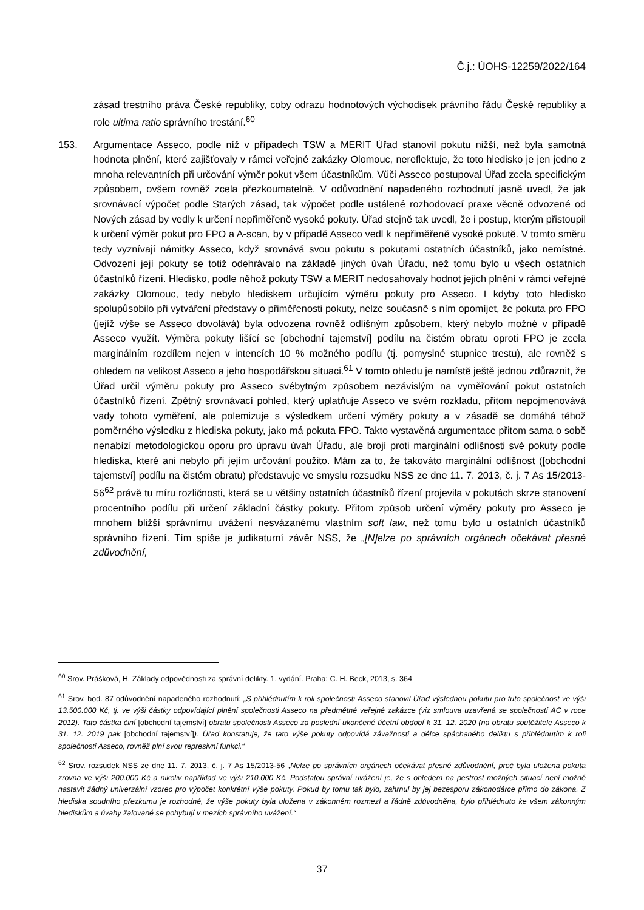Č.j.: ÚOHS-12259/2022/164
zásad trestního práva České republiky, coby odrazu hodnotových východisek právního řádu České republiky a role ultima ratio správního trestání.<sup>60</sup>
153. Argumentace Asseco, podle níž v případech TSW a MERIT Úřad stanovil pokutu nižší, než byla samotná hodnota plnění, které zajišťovaly v rámci veřejné zakázky Olomouc, nereflektuje, že toto hledisko je jen jedno z mnoha relevantních při určování výměr pokut všem účastníkům. Vůči Asseco postupoval Úřad zcela specifickým způsobem, ovšem rovněž zcela přezkoumatelně. V odůvodnění napadeného rozhodnutí jasně uvedl, že jak srovnávací výpočet podle Starých zásad, tak výpočet podle ustálené rozhodovací praxe věcně odvozené od Nových zásad by vedly k určení nepřiměřeně vysoké pokuty. Úřad stejně tak uvedl, že i postup, kterým přistoupil k určení výměr pokut pro FPO a A-scan, by v případě Asseco vedl k nepřiměřeně vysoké pokutě. V tomto směru tedy vyznívají námitky Asseco, když srovnává svou pokutu s pokutami ostatních účastníků, jako nemístné. Odvození její pokuty se totiž odehrávalo na základě jiných úvah Úřadu, než tomu bylo u všech ostatních účastníků řízení. Hledisko, podle něhož pokuty TSW a MERIT nedosahovaly hodnot jejich plnění v rámci veřejné zakázky Olomouc, tedy nebylo hlediskem určujícím výměru pokuty pro Asseco. I kdyby toto hledisko spolupůsobilo při vytváření představy o přiměřenosti pokuty, nelze současně s ním opomíjet, že pokuta pro FPO (jejíž výše se Asseco dovolává) byla odvozena rovněž odlišným způsobem, který nebylo možné v případě Asseco využít. Výměra pokuty lišící se [obchodní tajemství] podílu na čistém obratu oproti FPO je zcela marginálním rozdílem nejen v intencích 10 % možného podílu (tj. pomyslné stupnice trestu), ale rovněž s ohledem na velikost Asseco a jeho hospodářskou situaci.<sup>61</sup> V tomto ohledu je namístě ještě jednou zdůraznit, že Úřad určil výměru pokuty pro Asseco svébytným způsobem nezávislým na vyměřování pokut ostatních účastníků řízení. Zpětný srovnávací pohled, který uplatňuje Asseco ve svém rozkladu, přitom nepojmenovává vady tohoto vyměření, ale polemizuje s výsledkem určení výměry pokuty a v zásadě se domáhá téhož poměrného výsledku z hlediska pokuty, jako má pokuta FPO. Takto vystavěná argumentace přitom sama o sobě nenabízí metodologickou oporu pro úpravu úvah Úřadu, ale brojí proti marginální odlišnosti své pokuty podle hlediska, které ani nebylo při jejím určování použito. Mám za to, že takováto marginální odlišnost ([obchodní tajemství] podílu na čistém obratu) představuje ve smyslu rozsudku NSS ze dne 11. 7. 2013, č. j. 7 As 15/2013-56<sup>62</sup> právě tu míru rozličnosti, která se u většiny ostatních účastníků řízení projevila v pokutách skrze stanovení procentního podílu při určení základní částky pokuty. Přitom způsob určení výměry pokuty pro Asseco je mnohem bližší správnímu uvážení nesvázanému vlastním soft law, než tomu bylo u ostatních účastníků správního řízení. Tím spíše je judikaturní závěr NSS, že „[N]elze po správních orgánech očekávat přesné zdůvodnění,
<sup>60</sup> Srov. Prášková, H. Základy odpovědnosti za správní delikty. 1. vydání. Praha: C. H. Beck, 2013, s. 364
<sup>61</sup> Srov. bod. 87 odůvodnění napadeného rozhodnutí: „S přihlédnutím k roli společnosti Asseco stanovil Úřad výslednou pokutu pro tuto společnost ve výši 13.500.000 Kč, tj. ve výši částky odpovídající plnění společnosti Asseco na předmětné veřejné zakázce (viz smlouva uzavřená se společností AC v roce 2012). Tato částka činí [obchodní tajemství] obratu společnosti Asseco za poslední ukončené účetní období k 31. 12. 2020 (na obratu soutěžitele Asseco k 31. 12. 2019 pak [obchodní tajemství]). Úřad konstatuje, že tato výše pokuty odpovídá závažnosti a délce spáchaného deliktu s přihlédnutím k roli společnosti Asseco, rovněž plní svou represivní funkci.“
<sup>62</sup> Srov. rozsudek NSS ze dne 11. 7. 2013, č. j. 7 As 15/2013-56 „Nelze po správních orgánech očekávat přesné zdůvodnění, proč byla uložena pokuta zrovna ve výši 200.000 Kč a nikoliv například ve výši 210.000 Kč. Podstatou správní uvážení je, že s ohledem na pestrost možných situací není možné nastavit žádný univerzální vzorec pro výpočet konkrétní výše pokuty. Pokud by tomu tak bylo, zahrnul by jej bezesporu zákonodárce přímo do zákona. Z hlediska soudního přezkumu je rozhodné, že výše pokuty byla uložena v zákonném rozmezí a řádně zdůvodněna, bylo přihlédnuto ke všem zákonným hlediskům a úvahy žalované se pohybují v mezích správního uvážení.“
37